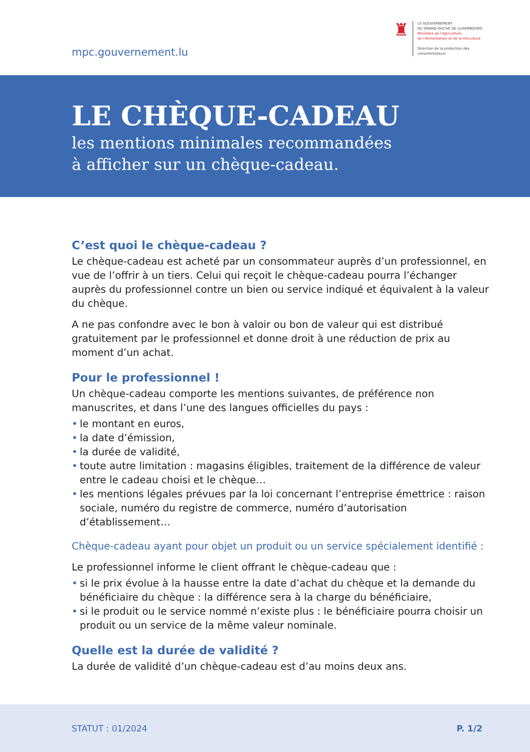mpc.gouvernement.lu
♜
LE GOUVERNEMENT
DU GRAND-DUCHÉ DE LUXEMBOURG
Ministère de l'Agriculture,
de l'Alimentation et de la Viticulture
Direction de la protection des
consommateurs
LE CHÈQUE-CADEAU
les mentions minimales recommandées
à afficher sur un chèque-cadeau.
C’est quoi le chèque-cadeau ?
Le chèque-cadeau est acheté par un consommateur auprès d’un professionnel, en vue de l’offrir à un tiers. Celui qui reçoit le chèque-cadeau pourra l’échanger auprès du professionnel contre un bien ou service indiqué et équivalent à la valeur du chèque.
A ne pas confondre avec le bon à valoir ou bon de valeur qui est distribué gratuitement par le professionnel et donne droit à une réduction de prix au moment d’un achat.
Pour le professionnel !
Un chèque-cadeau comporte les mentions suivantes, de préférence non manuscrites, et dans l’une des langues officielles du pays :
• le montant en euros,
• la date d’émission,
• la durée de validité,
• toute autre limitation : magasins éligibles, traitement de la différence de valeur entre le cadeau choisi et le chèque…
• les mentions légales prévues par la loi concernant l’entreprise émettrice : raison sociale, numéro du registre de commerce, numéro d’autorisation d’établissement…
Chèque-cadeau ayant pour objet un produit ou un service spécialement identifié :
Le professionnel informe le client offrant le chèque-cadeau que :
• si le prix évolue à la hausse entre la date d’achat du chèque et la demande du bénéficiaire du chèque : la différence sera à la charge du bénéficiaire,
• si le produit ou le service nommé n’existe plus : le bénéficiaire pourra choisir un produit ou un service de la même valeur nominale.
Quelle est la durée de validité ?
La durée de validité d’un chèque-cadeau est d’au moins deux ans.
STATUT : 01/2024 P. 1/2